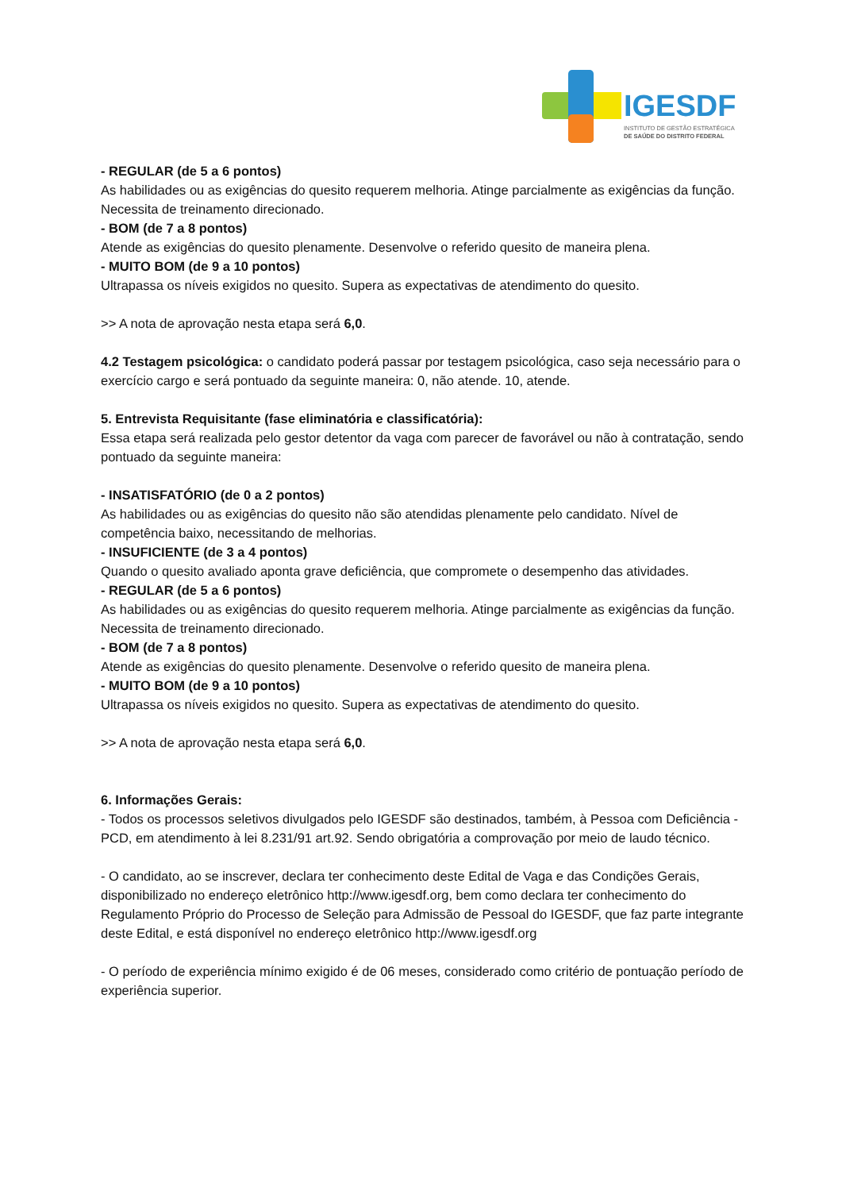IGESDF
INSTITUTO DE GESTÃO ESTRATÉGICA
DE SAÚDE DO DISTRITO FEDERAL
- REGULAR (de 5 a 6 pontos)
As habilidades ou as exigências do quesito requerem melhoria. Atinge parcialmente as exigências da função. Necessita de treinamento direcionado.
- BOM (de 7 a 8 pontos)
Atende as exigências do quesito plenamente. Desenvolve o referido quesito de maneira plena.
- MUITO BOM (de 9 a 10 pontos)
Ultrapassa os níveis exigidos no quesito. Supera as expectativas de atendimento do quesito.
>> A nota de aprovação nesta etapa será 6,0.
4.2 Testagem psicológica: o candidato poderá passar por testagem psicológica, caso seja necessário para o exercício cargo e será pontuado da seguinte maneira: 0, não atende. 10, atende.
5. Entrevista Requisitante (fase eliminatória e classificatória):
Essa etapa será realizada pelo gestor detentor da vaga com parecer de favorável ou não à contratação, sendo pontuado da seguinte maneira:
- INSATISFATÓRIO (de 0 a 2 pontos)
As habilidades ou as exigências do quesito não são atendidas plenamente pelo candidato. Nível de competência baixo, necessitando de melhorias.
- INSUFICIENTE (de 3 a 4 pontos)
Quando o quesito avaliado aponta grave deficiência, que compromete o desempenho das atividades.
- REGULAR (de 5 a 6 pontos)
As habilidades ou as exigências do quesito requerem melhoria. Atinge parcialmente as exigências da função. Necessita de treinamento direcionado.
- BOM (de 7 a 8 pontos)
Atende as exigências do quesito plenamente. Desenvolve o referido quesito de maneira plena.
- MUITO BOM (de 9 a 10 pontos)
Ultrapassa os níveis exigidos no quesito. Supera as expectativas de atendimento do quesito.
>> A nota de aprovação nesta etapa será 6,0.
6. Informações Gerais:
- Todos os processos seletivos divulgados pelo IGESDF são destinados, também, à Pessoa com Deficiência - PCD, em atendimento à lei 8.231/91 art.92. Sendo obrigatória a comprovação por meio de laudo técnico.
- O candidato, ao se inscrever, declara ter conhecimento deste Edital de Vaga e das Condições Gerais, disponibilizado no endereço eletrônico http://www.igesdf.org, bem como declara ter conhecimento do Regulamento Próprio do Processo de Seleção para Admissão de Pessoal do IGESDF, que faz parte integrante deste Edital, e está disponível no endereço eletrônico http://www.igesdf.org
- O período de experiência mínimo exigido é de 06 meses, considerado como critério de pontuação período de experiência superior.